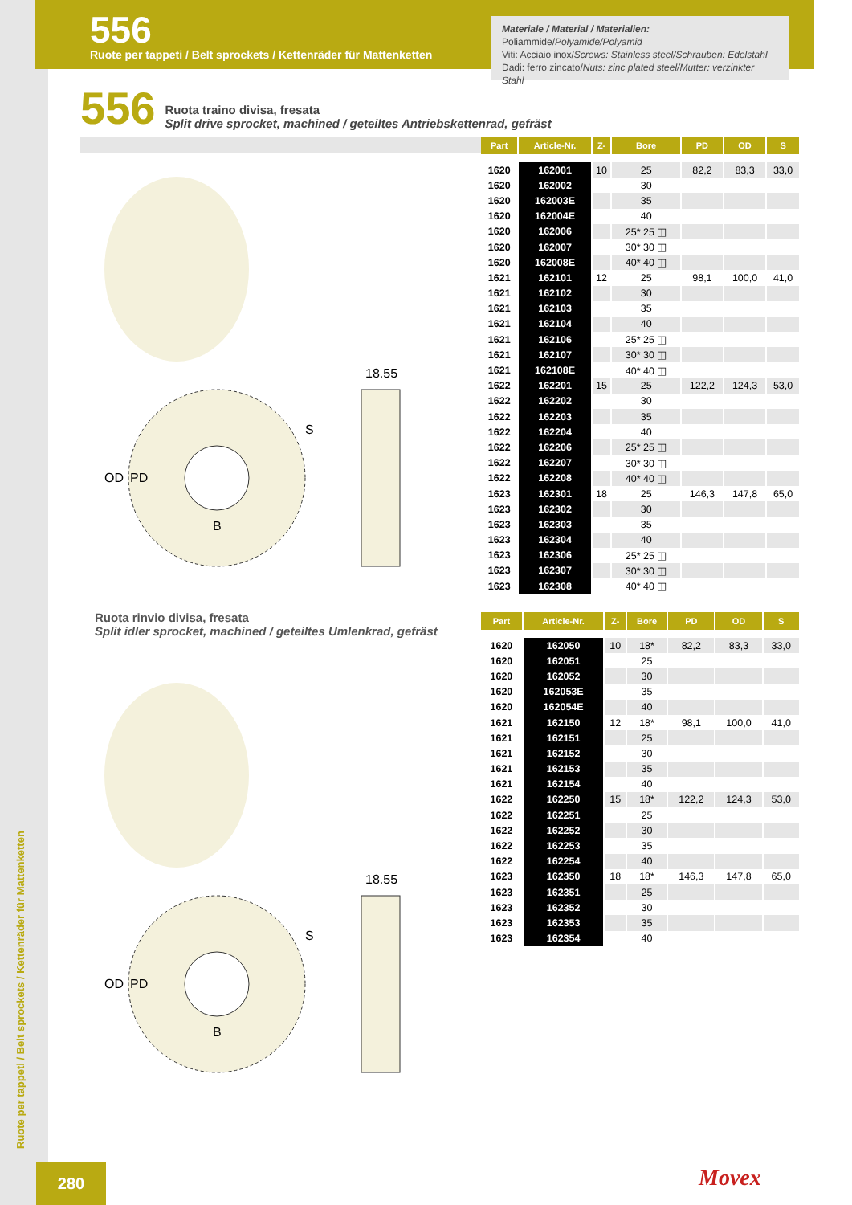556
Ruote per tappeti / Belt sprockets / Kettenräder für Mattenketten
Materiale / Material / Materialien:
Poliammide/Polyamide/Polyamid
Viti: Acciaio inox/Screws: Stainless steel/Schrauben: Edelstahl
Dadi: ferro zincato/Nuts: zinc plated steel/Mutter: verzinkter Stahl
556
Ruota traino divisa, fresata
Split drive sprocket, machined / geteiltes Antriebskettenrad, gefräst
| Part | Article-Nr. | Z- | Bore | PD | OD | S |
| --- | --- | --- | --- | --- | --- | --- |
| 1620 | 162001 | 10 | 25 | 82,2 | 83,3 | 33,0 |
| 1620 | 162002 | | 30 | | | |
| 1620 | 162003E | | 35 | | | |
| 1620 | 162004E | | 40 | | | |
| 1620 | 162006 | | 25* 25 ◫ | | | |
| 1620 | 162007 | | 30* 30 ◫ | | | |
| 1620 | 162008E | | 40* 40 ◫ | | | |
| 1621 | 162101 | 12 | 25 | 98,1 | 100,0 | 41,0 |
| 1621 | 162102 | | 30 | | | |
| 1621 | 162103 | | 35 | | | |
| 1621 | 162104 | | 40 | | | |
| 1621 | 162106 | | 25* 25 ◫ | | | |
| 1621 | 162107 | | 30* 30 ◫ | | | |
| 1621 | 162108E | | 40* 40 ◫ | | | |
| 1622 | 162201 | 15 | 25 | 122,2 | 124,3 | 53,0 |
| 1622 | 162202 | | 30 | | | |
| 1622 | 162203 | | 35 | | | |
| 1622 | 162204 | | 40 | | | |
| 1622 | 162206 | | 25* 25 ◫ | | | |
| 1622 | 162207 | | 30* 30 ◫ | | | |
| 1622 | 162208 | | 40* 40 ◫ | | | |
| 1623 | 162301 | 18 | 25 | 146,3 | 147,8 | 65,0 |
| 1623 | 162302 | | 30 | | | |
| 1623 | 162303 | | 35 | | | |
| 1623 | 162304 | | 40 | | | |
| 1623 | 162306 | | 25* 25 ◫ | | | |
| 1623 | 162307 | | 30* 30 ◫ | | | |
| 1623 | 162308 | | 40* 40 ◫ | | | |
18.55
B
OD
PD
S
Ruota rinvio divisa, fresata
Split idler sprocket, machined / geteiltes Umlenkrad, gefräst
| Part | Article-Nr. | Z- | Bore | PD | OD | S |
| --- | --- | --- | --- | --- | --- | --- |
| 1620 | 162050 | 10 | 18* | 82,2 | 83,3 | 33,0 |
| 1620 | 162051 | | 25 | | | |
| 1620 | 162052 | | 30 | | | |
| 1620 | 162053E | | 35 | | | |
| 1620 | 162054E | | 40 | | | |
| 1621 | 162150 | 12 | 18* | 98,1 | 100,0 | 41,0 |
| 1621 | 162151 | | 25 | | | |
| 1621 | 162152 | | 30 | | | |
| 1621 | 162153 | | 35 | | | |
| 1621 | 162154 | | 40 | | | |
| 1622 | 162250 | 15 | 18* | 122,2 | 124,3 | 53,0 |
| 1622 | 162251 | | 25 | | | |
| 1622 | 162252 | | 30 | | | |
| 1622 | 162253 | | 35 | | | |
| 1622 | 162254 | | 40 | | | |
| 1623 | 162350 | 18 | 18* | 146,3 | 147,8 | 65,0 |
| 1623 | 162351 | | 25 | | | |
| 1623 | 162352 | | 30 | | | |
| 1623 | 162353 | | 35 | | | |
| 1623 | 162354 | | 40 | | | |
18.55
B
OD
PD
S
Ruote per tappeti / Belt sprockets / Kettenräder für Mattenketten
280 Movex